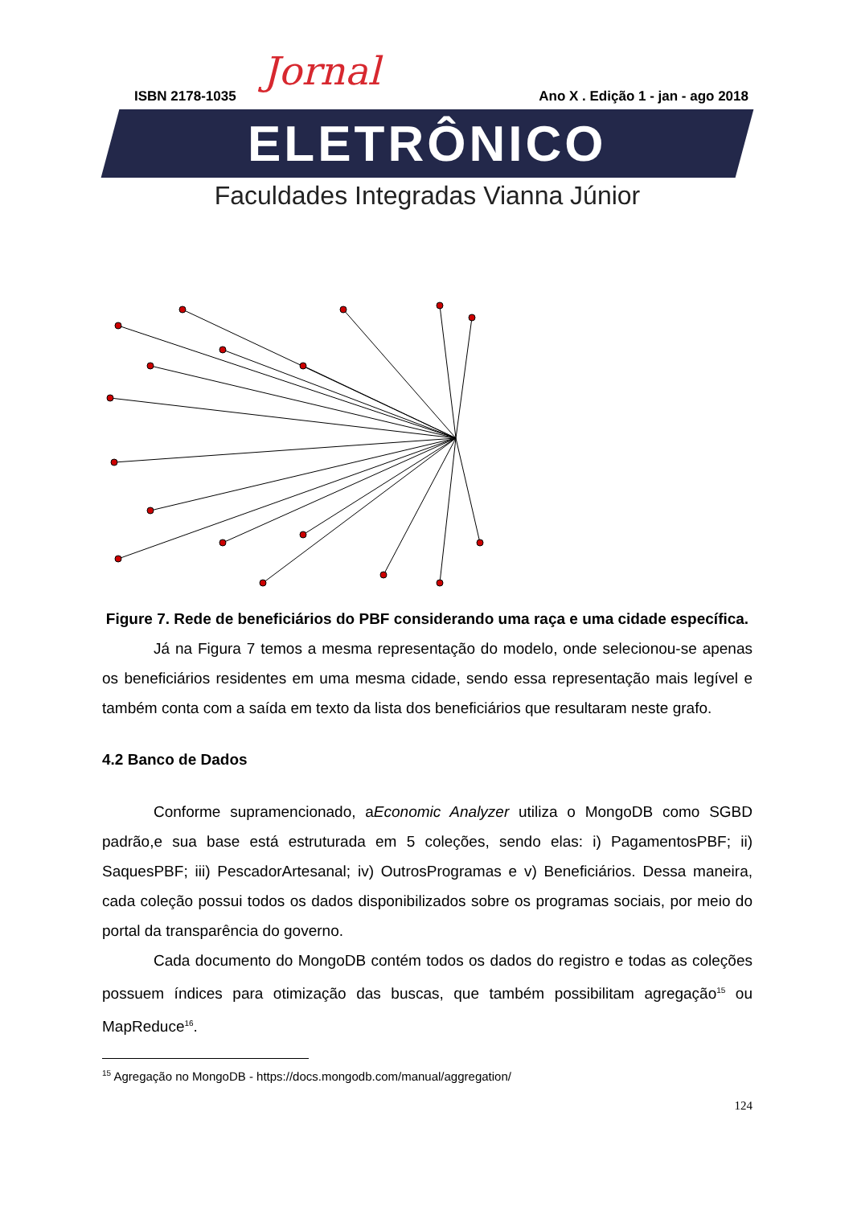Jornal
ISBN 2178-1035 Ano X . Edição 1 - jan - ago 2018
ELETRÔNICO
Faculdades Integradas Vianna Júnior
Figure 7. Rede de beneficiários do PBF considerando uma raça e uma cidade específica.
Já na Figura 7 temos a mesma representação do modelo, onde selecionou-se apenas os beneficiários residentes em uma mesma cidade, sendo essa representação mais legível e também conta com a saída em texto da lista dos beneficiários que resultaram neste grafo.
4.2 Banco de Dados
Conforme supramencionado, aEconomic Analyzer utiliza o MongoDB como SGBD padrão,e sua base está estruturada em 5 coleções, sendo elas: i) PagamentosPBF; ii) SaquesPBF; iii) PescadorArtesanal; iv) OutrosProgramas e v) Beneficiários. Dessa maneira, cada coleção possui todos os dados disponibilizados sobre os programas sociais, por meio do portal da transparência do governo.
Cada documento do MongoDB contém todos os dados do registro e todas as coleções possuem índices para otimização das buscas, que também possibilitam agregação<sup>15</sup> ou MapReduce<sup>16</sup>.
<sup>15</sup> Agregação no MongoDB - https://docs.mongodb.com/manual/aggregation/
124